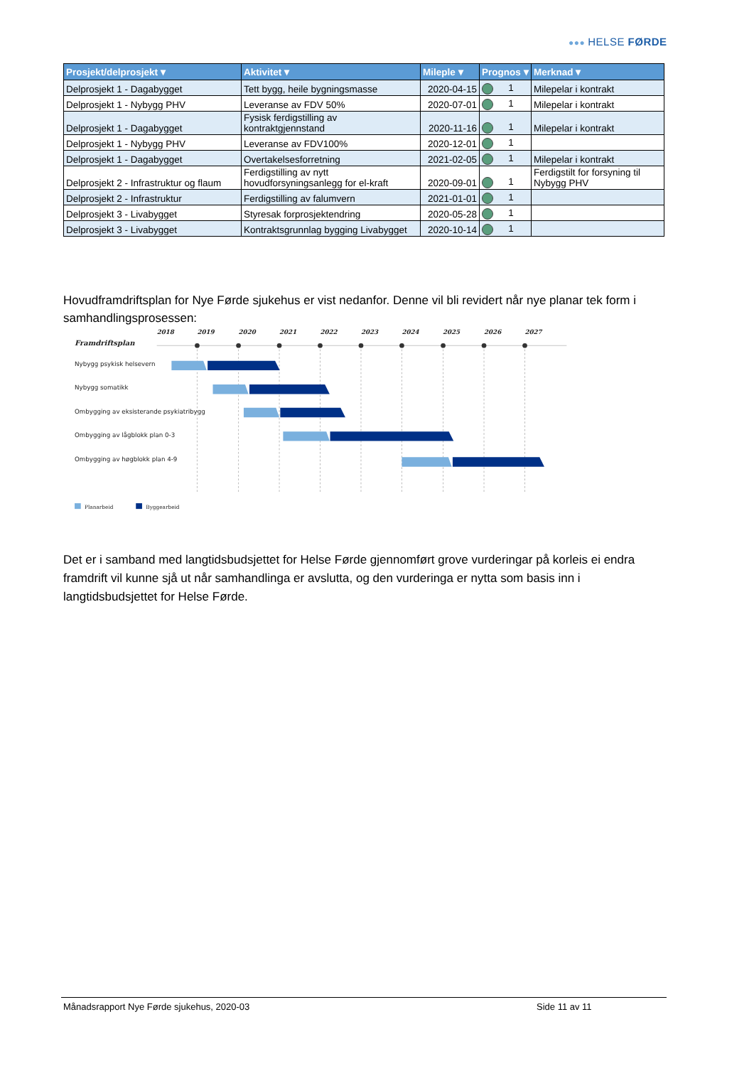●●● HELSE FØRDE
| Prosjekt/delprosjekt ▾ | Aktivitet ▾ | Mileple ▾ | Prognos ▾ | Merknad ▾ |
| --- | --- | --- | --- | --- |
| Delprosjekt 1 - Dagabygget | Tett bygg, heile bygningsmasse | 2020-04-15 | 1 | Milepelar i kontrakt |
| Delprosjekt 1 - Nybygg PHV | Leveranse av FDV 50% | 2020-07-01 | 1 | Milepelar i kontrakt |
| Delprosjekt 1 - Dagabygget | Fysisk ferdigstilling av kontraktgjennstand | 2020-11-16 | 1 | Milepelar i kontrakt |
| Delprosjekt 1 - Nybygg PHV | Leveranse av FDV100% | 2020-12-01 | 1 | |
| Delprosjekt 1 - Dagabygget | Overtakelsesforretning | 2021-02-05 | 1 | Milepelar i kontrakt |
| Delprosjekt 2 - Infrastruktur og flaum | Ferdigstilling av nytt hovudforsyningsanlegg for el-kraft | 2020-09-01 | 1 | Ferdigstilt for forsyning til Nybygg PHV |
| Delprosjekt 2 - Infrastruktur | Ferdigstilling av falumvern | 2021-01-01 | 1 | |
| Delprosjekt 3 - Livabygget | Styresak forprosjektendring | 2020-05-28 | 1 | |
| Delprosjekt 3 - Livabygget | Kontraktsgrunnlag bygging Livabygget | 2020-10-14 | 1 | |
Hovudframdriftsplan for Nye Førde sjukehus er vist nedanfor. Denne vil bli revidert når nye planar tek form i samhandlingsprosessen:
2018
2019
2020
2021
2022
2023
2024
2025
2026
2027
Framdriftsplan
Nybygg psykisk helsevern
Nybygg somatikk
Ombygging av eksisterande psykiatribygg
Ombygging av lågblokk plan 0-3
Ombygging av høgblokk plan 4-9
Planarbeid
Byggearbeid
Det er i samband med langtidsbudsjettet for Helse Førde gjennomført grove vurderingar på korleis ei endra framdrift vil kunne sjå ut når samhandlinga er avslutta, og den vurderinga er nytta som basis inn i langtidsbudsjettet for Helse Førde.
Månadsrapport Nye Førde sjukehus, 2020-03 Side 11 av 11